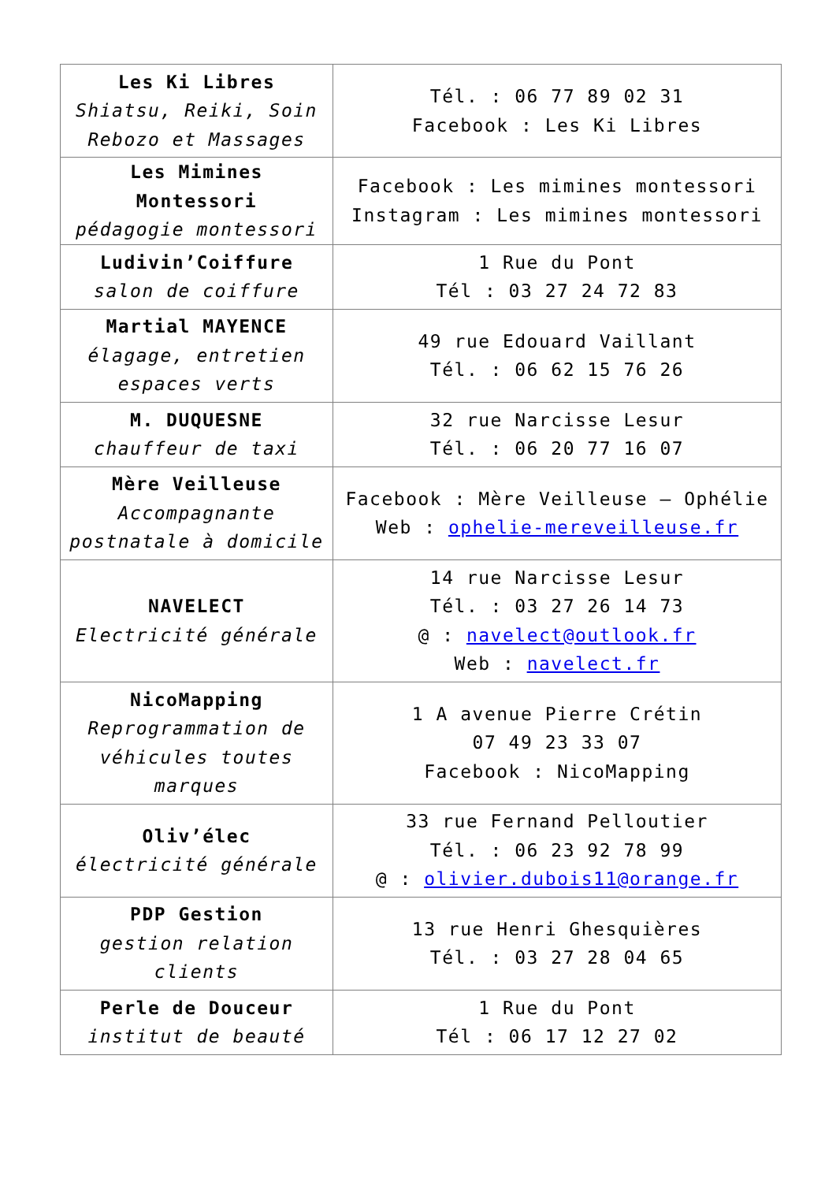| Les Ki Libres Shiatsu, Reiki, Soin Rebozo et Massages | Tél. : 06 77 89 02 31 Facebook : Les Ki Libres |
| Les Mimines Montessori pédagogie montessori | Facebook : Les mimines montessori Instagram : Les mimines montessori |
| Ludivin’Coiffure salon de coiffure | 1 Rue du Pont Tél : 03 27 24 72 83 |
| Martial MAYENCE élagage, entretien espaces verts | 49 rue Edouard Vaillant Tél. : 06 62 15 76 26 |
| M. DUQUESNE chauffeur de taxi | 32 rue Narcisse Lesur Tél. : 06 20 77 16 07 |
| Mère Veilleuse Accompagnante postnatale à domicile | Facebook : Mère Veilleuse – Ophélie Web : ophelie-mereveilleuse.fr |
| NAVELECT Electricité générale | 14 rue Narcisse Lesur Tél. : 03 27 26 14 73 @ : navelect@outlook.fr Web : navelect.fr |
| NicoMapping Reprogrammation de véhicules toutes marques | 1 A avenue Pierre Crétin 07 49 23 33 07 Facebook : NicoMapping |
| Oliv’élec électricité générale | 33 rue Fernand Pelloutier Tél. : 06 23 92 78 99 @ : olivier.dubois11@orange.fr |
| PDP Gestion gestion relation clients | 13 rue Henri Ghesquières Tél. : 03 27 28 04 65 |
| Perle de Douceur institut de beauté | 1 Rue du Pont Tél : 06 17 12 27 02 |